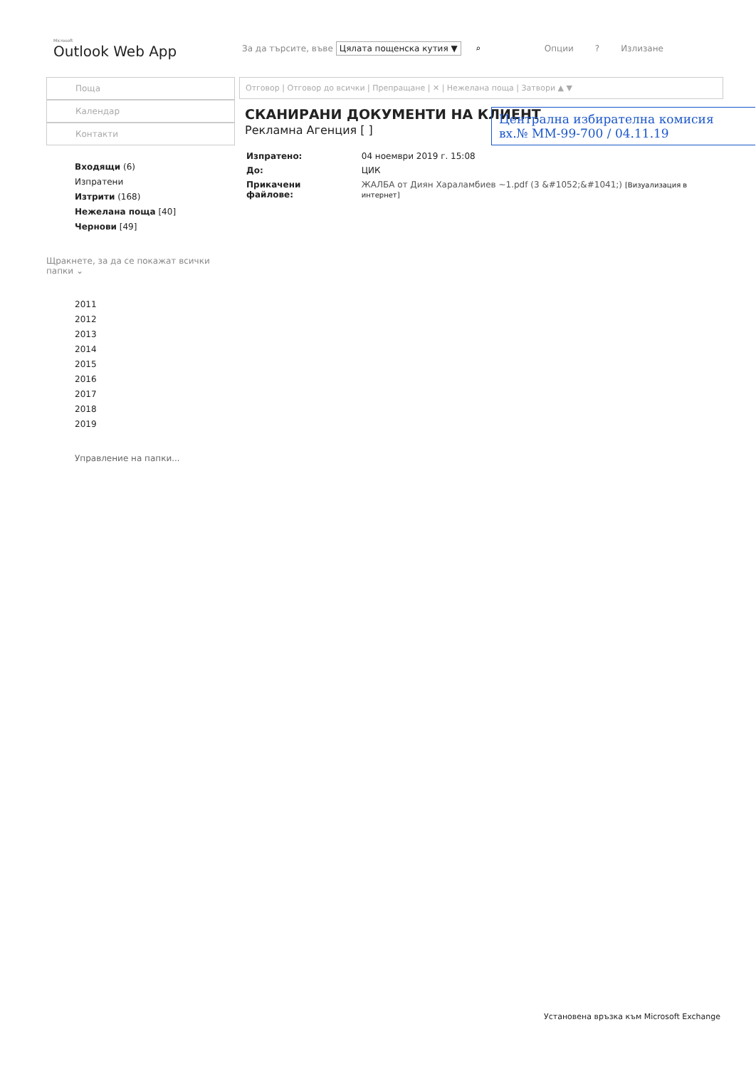Microsoft
Outlook Web App
За да търсите, въве Цялата пощенска кутия ▼ ⌕ Опции? Излизане
Поща
Календар
Контакти
Входящи (6)
Изпратени
Изтрити (168)
Нежелана поща [40]
Чернови [49]
Щракнете, за да се покажат всички папки ⌄
2011
2012
2013
2014
2015
2016
2017
2018
2019
Управление на папки...
Отговор | Отговор до всички | Препращане | ✕ | Нежелана поща | Затвори ▲ ▼
СКАНИРАНИ ДОКУМЕНТИ НА КЛИЕНТ
Рекламна Агенция [ ]
| Изпратено: | 04 ноември 2019 г. 15:08 |
| До: | ЦИК |
| Прикачени файлове: | ЖАЛБА от Диян Хараламбиев ~1.pdf (3 &#1052;&#1041;) [Визуализация в интернет] |
Централна избирателна комисия
вх.№ ММ-99-700 / 04.11.19
Установена връзка към Microsoft Exchange